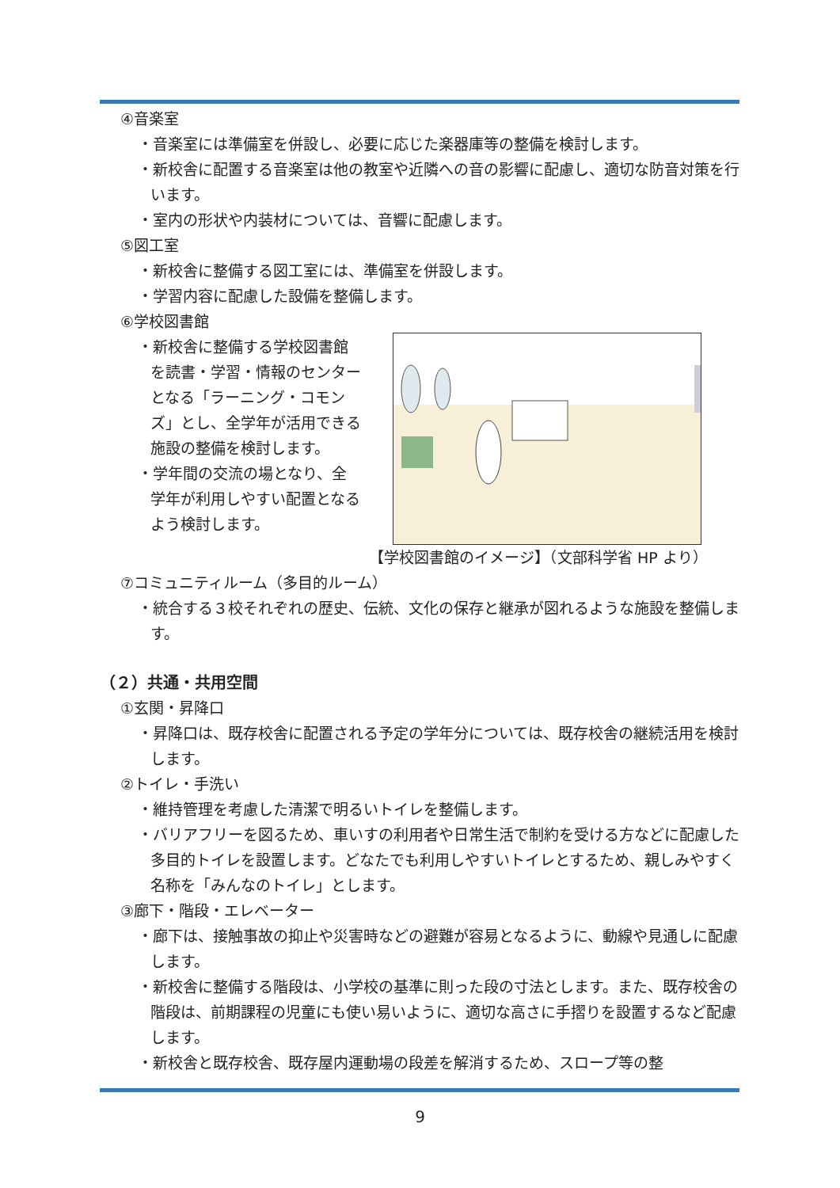④音楽室
・音楽室には準備室を併設し、必要に応じた楽器庫等の整備を検討します。
・新校舎に配置する音楽室は他の教室や近隣への音の影響に配慮し、適切な防音対策を行います。
・室内の形状や内装材については、音響に配慮します。
⑤図工室
・新校舎に整備する図工室には、準備室を併設します。
・学習内容に配慮した設備を整備します。
⑥学校図書館
・新校舎に整備する学校図書館を読書・学習・情報のセンターとなる「ラーニング・コモンズ」とし、全学年が活用できる施設の整備を検討します。
・学年間の交流の場となり、全学年が利用しやすい配置となるよう検討します。
【学校図書館のイメージ】（文部科学省 HP より）
⑦コミュニティルーム（多目的ルーム）
・統合する３校それぞれの歴史、伝統、文化の保存と継承が図れるような施設を整備します。
（２）共通・共用空間
①玄関・昇降口
・昇降口は、既存校舎に配置される予定の学年分については、既存校舎の継続活用を検討します。
②トイレ・手洗い
・維持管理を考慮した清潔で明るいトイレを整備します。
・バリアフリーを図るため、車いすの利用者や日常生活で制約を受ける方などに配慮した多目的トイレを設置します。どなたでも利用しやすいトイレとするため、親しみやすく名称を「みんなのトイレ」とします。
③廊下・階段・エレベーター
・廊下は、接触事故の抑止や災害時などの避難が容易となるように、動線や見通しに配慮します。
・新校舎に整備する階段は、小学校の基準に則った段の寸法とします。また、既存校舎の階段は、前期課程の児童にも使い易いように、適切な高さに手摺りを設置するなど配慮します。
・新校舎と既存校舎、既存屋内運動場の段差を解消するため、スロープ等の整
9